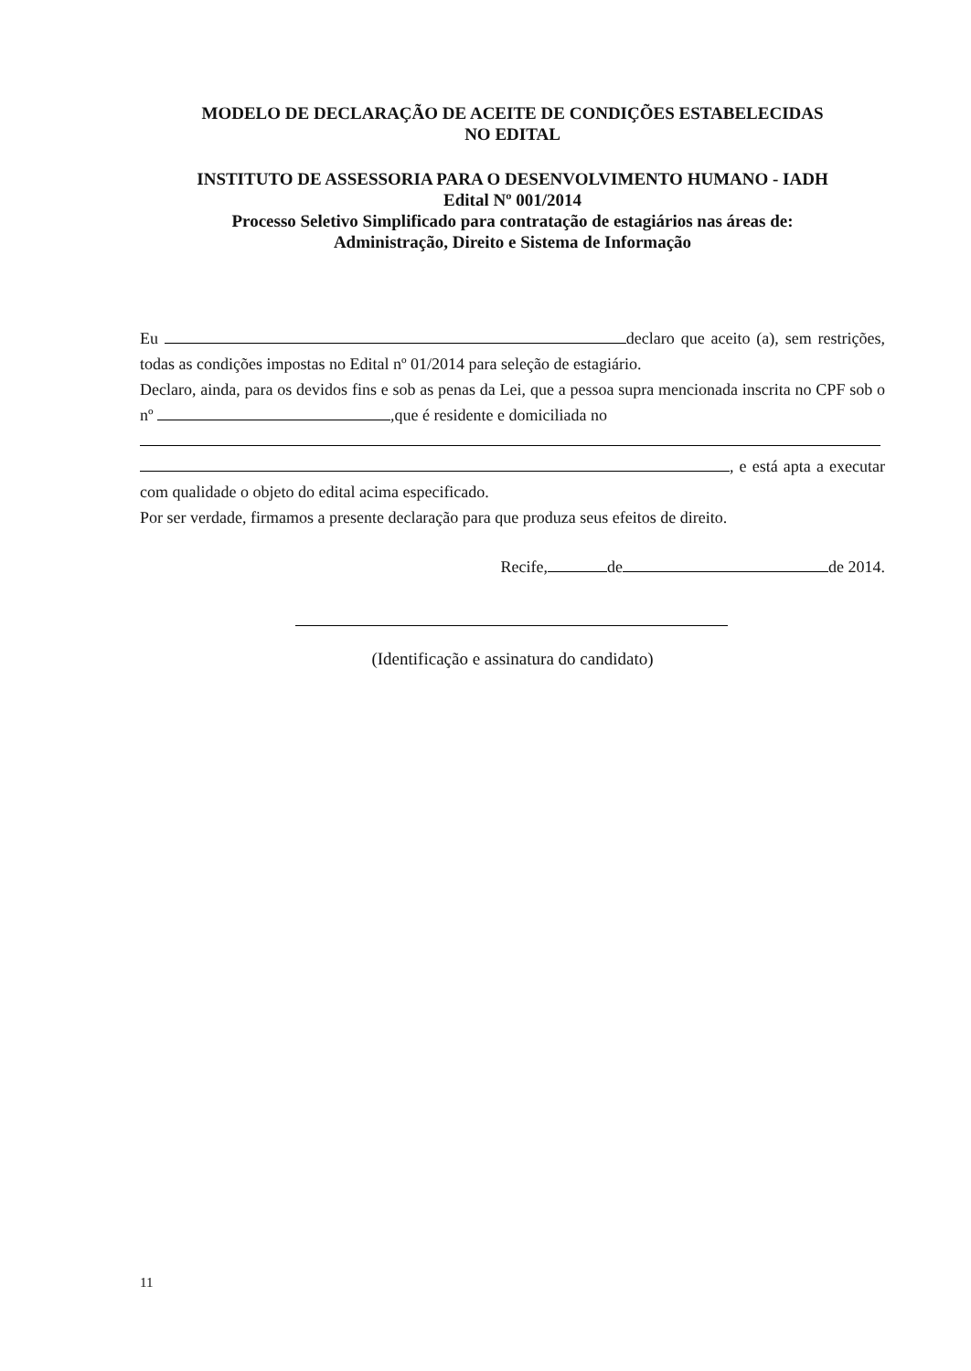MODELO DE DECLARAÇÃO DE ACEITE DE CONDIÇÕES ESTABELECIDAS
NO EDITAL
INSTITUTO DE ASSESSORIA PARA O DESENVOLVIMENTO HUMANO - IADH
Edital Nº 001/2014
Processo Seletivo Simplificado para contratação de estagiários nas áreas de:
Administração, Direito e Sistema de Informação
Eu declaro que aceito (a), sem restrições, todas as condições impostas no Edital nº 01/2014 para seleção de estagiário.
Declaro, ainda, para os devidos fins e sob as penas da Lei, que a pessoa supra mencionada inscrita no CPF sob o nº ,que é residente e domiciliada no
, e está apta a executar com qualidade o objeto do edital acima especificado.
Por ser verdade, firmamos a presente declaração para que produza seus efeitos de direito.
Recife, de de 2014.
(Identificação e assinatura do candidato)
11